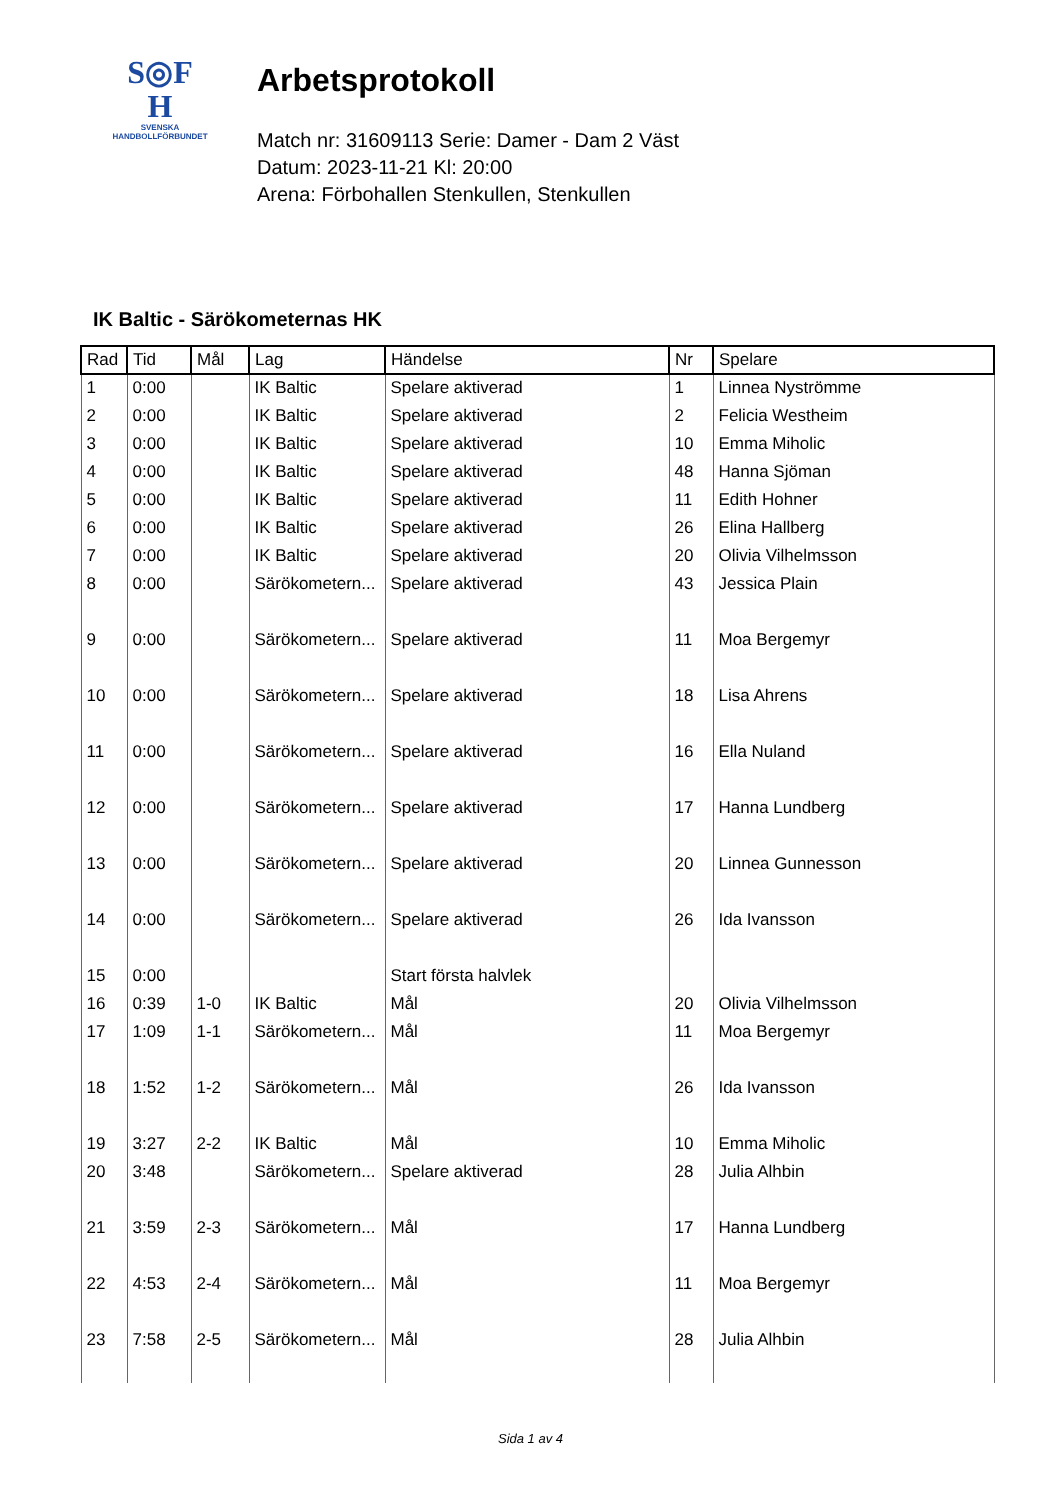S◎F
H
SVENSKA
HANDBOLLFÖRBUNDET
Arbetsprotokoll
Match nr: 31609113 Serie: Damer - Dam 2 Väst
Datum: 2023-11-21 Kl: 20:00
Arena: Förbohallen Stenkullen, Stenkullen
IK Baltic - Särökometernas HK
| Rad | Tid | Mål | Lag | Händelse | Nr | Spelare |
| --- | --- | --- | --- | --- | --- | --- |
| 1 | 0:00 | | IK Baltic | Spelare aktiverad | 1 | Linnea Nyströmme |
| 2 | 0:00 | | IK Baltic | Spelare aktiverad | 2 | Felicia Westheim |
| 3 | 0:00 | | IK Baltic | Spelare aktiverad | 10 | Emma Miholic |
| 4 | 0:00 | | IK Baltic | Spelare aktiverad | 48 | Hanna Sjöman |
| 5 | 0:00 | | IK Baltic | Spelare aktiverad | 11 | Edith Hohner |
| 6 | 0:00 | | IK Baltic | Spelare aktiverad | 26 | Elina Hallberg |
| 7 | 0:00 | | IK Baltic | Spelare aktiverad | 20 | Olivia Vilhelmsson |
| 8 | 0:00 | | Särökometern... | Spelare aktiverad | 43 | Jessica Plain |
| 9 | 0:00 | | Särökometern... | Spelare aktiverad | 11 | Moa Bergemyr |
| 10 | 0:00 | | Särökometern... | Spelare aktiverad | 18 | Lisa Ahrens |
| 11 | 0:00 | | Särökometern... | Spelare aktiverad | 16 | Ella Nuland |
| 12 | 0:00 | | Särökometern... | Spelare aktiverad | 17 | Hanna Lundberg |
| 13 | 0:00 | | Särökometern... | Spelare aktiverad | 20 | Linnea Gunnesson |
| 14 | 0:00 | | Särökometern... | Spelare aktiverad | 26 | Ida Ivansson |
| 15 | 0:00 | | | Start första halvlek | | |
| 16 | 0:39 | 1-0 | IK Baltic | Mål | 20 | Olivia Vilhelmsson |
| 17 | 1:09 | 1-1 | Särökometern... | Mål | 11 | Moa Bergemyr |
| 18 | 1:52 | 1-2 | Särökometern... | Mål | 26 | Ida Ivansson |
| 19 | 3:27 | 2-2 | IK Baltic | Mål | 10 | Emma Miholic |
| 20 | 3:48 | | Särökometern... | Spelare aktiverad | 28 | Julia Alhbin |
| 21 | 3:59 | 2-3 | Särökometern... | Mål | 17 | Hanna Lundberg |
| 22 | 4:53 | 2-4 | Särökometern... | Mål | 11 | Moa Bergemyr |
| 23 | 7:58 | 2-5 | Särökometern... | Mål | 28 | Julia Alhbin |
Sida 1 av 4